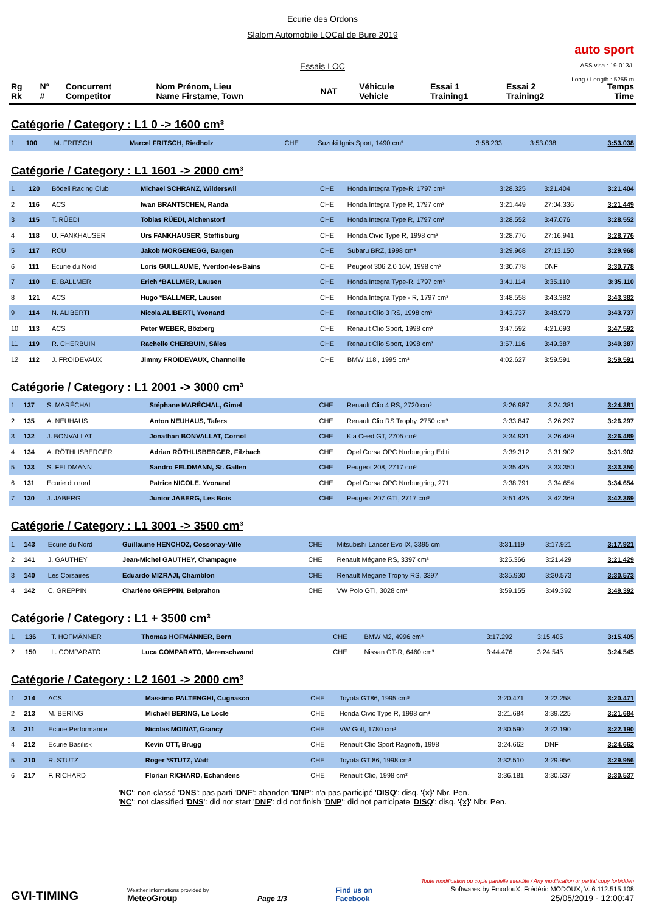Ecurie des Ordons
Slalom Automobile LOCal de Bure 2019
Essais LOC
auto sport
ASS visa : 19-013/L
Long./ Length : 5255 m
| Rg Rk | N° # | Concurrent Competitor | Nom Prénom, Lieu Name Firstame, Town | NAT | Véhicule Vehicle | Essai 1 Training1 | Essai 2 Training2 | Temps Time |
| --- | --- | --- | --- | --- | --- | --- | --- | --- |
Catégorie / Category : L1 0 -> 1600 cm³
| 1 | 100 | M. FRITSCH | Marcel FRITSCH, Riedholz | CHE | Suzuki Ignis Sport, 1490 cm³ | 3:58.233 | 3:53.038 | 3:53.038 |
Catégorie / Category : L1 1601 -> 2000 cm³
| 1 | 120 | Bödeli Racing Club | Michael SCHRANZ, Wilderswil | CHE | Honda Integra Type-R, 1797 cm³ | 3:28.325 | 3:21.404 | 3:21.404 |
| 2 | 116 | ACS | Iwan BRANTSCHEN, Randa | CHE | Honda Integra Type R, 1797 cm³ | 3:21.449 | 27:04.336 | 3:21.449 |
| 3 | 115 | T. RÜEDI | Tobias RÜEDI, Alchenstorf | CHE | Honda Integra Type R, 1797 cm³ | 3:28.552 | 3:47.076 | 3:28.552 |
| 4 | 118 | U. FANKHAUSER | Urs FANKHAUSER, Steffisburg | CHE | Honda Civic Type R, 1998 cm³ | 3:28.776 | 27:16.941 | 3:28.776 |
| 5 | 117 | RCU | Jakob MORGENEGG, Bargen | CHE | Subaru BRZ, 1998 cm³ | 3:29.968 | 27:13.150 | 3:29.968 |
| 6 | 111 | Ecurie du Nord | Loris GUILLAUME, Yverdon-les-Bains | CHE | Peugeot 306 2.0 16V, 1998 cm³ | 3:30.778 | DNF | 3:30.778 |
| 7 | 110 | E. BALLMER | Erich *BALLMER, Lausen | CHE | Honda Integra Type-R, 1797 cm³ | 3:41.114 | 3:35.110 | 3:35.110 |
| 8 | 121 | ACS | Hugo *BALLMER, Lausen | CHE | Honda Integra Type - R, 1797 cm³ | 3:48.558 | 3:43.382 | 3:43.382 |
| 9 | 114 | N. ALIBERTI | Nicola ALIBERTI, Yvonand | CHE | Renault Clio 3 RS, 1998 cm³ | 3:43.737 | 3:48.979 | 3:43.737 |
| 10 | 113 | ACS | Peter WEBER, Bözberg | CHE | Renault Clio Sport, 1998 cm³ | 3:47.592 | 4:21.693 | 3:47.592 |
| 11 | 119 | R. CHERBUIN | Rachelle CHERBUIN, Sâles | CHE | Renault Clio Sport, 1998 cm³ | 3:57.116 | 3:49.387 | 3:49.387 |
| 12 | 112 | J. FROIDEVAUX | Jimmy FROIDEVAUX, Charmoille | CHE | BMW 118i, 1995 cm³ | 4:02.627 | 3:59.591 | 3:59.591 |
Catégorie / Category : L1 2001 -> 3000 cm³
| 1 | 137 | S. MARÉCHAL | Stéphane MARÉCHAL, Gimel | CHE | Renault Clio 4 RS, 2720 cm³ | 3:26.987 | 3:24.381 | 3:24.381 |
| 2 | 135 | A. NEUHAUS | Anton NEUHAUS, Tafers | CHE | Renault Clio RS Trophy, 2750 cm³ | 3:33.847 | 3:26.297 | 3:26.297 |
| 3 | 132 | J. BONVALLAT | Jonathan BONVALLAT, Cornol | CHE | Kia Ceed GT, 2705 cm³ | 3:34.931 | 3:26.489 | 3:26.489 |
| 4 | 134 | A. RÖTHLISBERGER | Adrian RÖTHLISBERGER, Filzbach | CHE | Opel Corsa OPC Nürburgring Editi | 3:39.312 | 3:31.902 | 3:31.902 |
| 5 | 133 | S. FELDMANN | Sandro FELDMANN, St. Gallen | CHE | Peugeot 208, 2717 cm³ | 3:35.435 | 3:33.350 | 3:33.350 |
| 6 | 131 | Ecurie du nord | Patrice NICOLE, Yvonand | CHE | Opel Corsa OPC Nurburgring, 271 | 3:38.791 | 3:34.654 | 3:34.654 |
| 7 | 130 | J. JABERG | Junior JABERG, Les Bois | CHE | Peugeot 207 GTI, 2717 cm³ | 3:51.425 | 3:42.369 | 3:42.369 |
Catégorie / Category : L1 3001 -> 3500 cm³
| 1 | 143 | Ecurie du Nord | Guillaume HENCHOZ, Cossonay-Ville | CHE | Mitsubishi Lancer Evo IX, 3395 cm | 3:31.119 | 3:17.921 | 3:17.921 |
| 2 | 141 | J. GAUTHEY | Jean-Michel GAUTHEY, Champagne | CHE | Renault Mégane RS, 3397 cm³ | 3:25.366 | 3:21.429 | 3:21.429 |
| 3 | 140 | Les Corsaires | Eduardo MIZRAJI, Chamblon | CHE | Renault Mégane Trophy RS, 3397 | 3:35.930 | 3:30.573 | 3:30.573 |
| 4 | 142 | C. GREPPIN | Charlène GREPPIN, Belprahon | CHE | VW Polo GTI, 3028 cm³ | 3:59.155 | 3:49.392 | 3:49.392 |
Catégorie / Category : L1 + 3500 cm³
| 1 | 136 | T. HOFMÄNNER | Thomas HOFMÄNNER, Bern | CHE | BMW M2, 4996 cm³ | 3:17.292 | 3:15.405 | 3:15.405 |
| 2 | 150 | L. COMPARATO | Luca COMPARATO, Merenschwand | CHE | Nissan GT-R, 6460 cm³ | 3:44.476 | 3:24.545 | 3:24.545 |
Catégorie / Category : L2 1601 -> 2000 cm³
| 1 | 214 | ACS | Massimo PALTENGHI, Cugnasco | CHE | Toyota GT86, 1995 cm³ | 3:20.471 | 3:22.258 | 3:20.471 |
| 2 | 213 | M. BERING | Michaël BERING, Le Locle | CHE | Honda Civic Type R, 1998 cm³ | 3:21.684 | 3:39.225 | 3:21.684 |
| 3 | 211 | Ecurie Performance | Nicolas MOINAT, Grancy | CHE | VW Golf, 1780 cm³ | 3:30.590 | 3:22.190 | 3:22.190 |
| 4 | 212 | Ecurie Basilisk | Kevin OTT, Brugg | CHE | Renault Clio Sport Ragnotti, 1998 | 3:24.662 | DNF | 3:24.662 |
| 5 | 210 | R. STUTZ | Roger *STUTZ, Watt | CHE | Toyota GT 86, 1998 cm³ | 3:32.510 | 3:29.956 | 3:29.956 |
| 6 | 217 | F. RICHARD | Florian RICHARD, Echandens | CHE | Renault Clio, 1998 cm³ | 3:36.181 | 3:30.537 | 3:30.537 |
'NC': non-classé 'DNS': pas parti 'DNF': abandon 'DNP': n'a pas participé 'DISQ': disq. '{x}' Nbr. Pen.
'NC': not classified 'DNS': did not start 'DNF': did not finish 'DNP': did not participate 'DISQ': disq. '{x}' Nbr. Pen.
GVI-TIMING
Weather informations provided by
MeteoGroup
Page 1/3
Find us on
Facebook
Toute modification ou copie partielle interdite / Any modification or partial copy forbidden
Softwares by FmodouX, Frédéric MODOUX, V. 6.112.515.108
25/05/2019 - 12:00:47